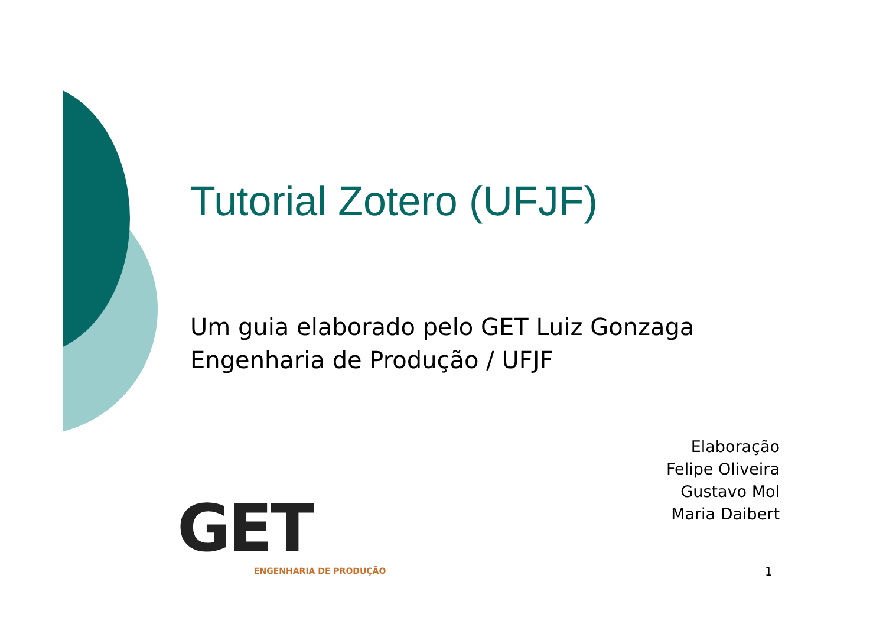Tutorial Zotero (UFJF)
Um guia elaborado pelo GET Luiz Gonzaga
Engenharia de Produção / UFJF
Elaboração
Felipe Oliveira
Gustavo Mol
Maria Daibert
GET
ENGENHARIA DE PRODUÇÃO
1